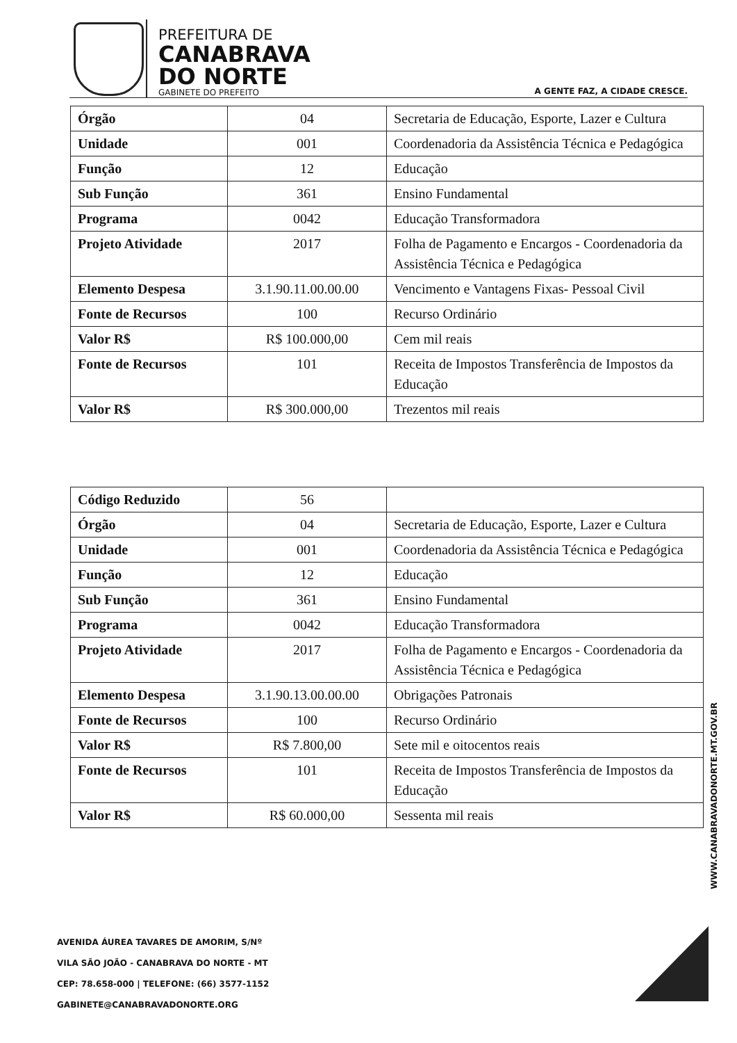PREFEITURA DE
CANABRAVA
DO NORTE
GABINETE DO PREFEITO
A GENTE FAZ, A CIDADE CRESCE.
| Órgão | 04 | Secretaria de Educação, Esporte, Lazer e Cultura |
| Unidade | 001 | Coordenadoria da Assistência Técnica e Pedagógica |
| Função | 12 | Educação |
| Sub Função | 361 | Ensino Fundamental |
| Programa | 0042 | Educação Transformadora |
| Projeto Atividade | 2017 | Folha de Pagamento e Encargos - Coordenadoria da Assistência Técnica e Pedagógica |
| Elemento Despesa | 3.1.90.11.00.00.00 | Vencimento e Vantagens Fixas- Pessoal Civil |
| Fonte de Recursos | 100 | Recurso Ordinário |
| Valor R$ | R$ 100.000,00 | Cem mil reais |
| Fonte de Recursos | 101 | Receita de Impostos Transferência de Impostos da Educação |
| Valor R$ | R$ 300.000,00 | Trezentos mil reais |
| Código Reduzido | 56 | |
| Órgão | 04 | Secretaria de Educação, Esporte, Lazer e Cultura |
| Unidade | 001 | Coordenadoria da Assistência Técnica e Pedagógica |
| Função | 12 | Educação |
| Sub Função | 361 | Ensino Fundamental |
| Programa | 0042 | Educação Transformadora |
| Projeto Atividade | 2017 | Folha de Pagamento e Encargos - Coordenadoria da Assistência Técnica e Pedagógica |
| Elemento Despesa | 3.1.90.13.00.00.00 | Obrigações Patronais |
| Fonte de Recursos | 100 | Recurso Ordinário |
| Valor R$ | R$ 7.800,00 | Sete mil e oitocentos reais |
| Fonte de Recursos | 101 | Receita de Impostos Transferência de Impostos da Educação |
| Valor R$ | R$ 60.000,00 | Sessenta mil reais |
WWW.CANABRAVADONORTE.MT.GOV.BR
AVENIDA ÁUREA TAVARES DE AMORIM, S/Nº
VILA SÃO JOÃO - CANABRAVA DO NORTE - MT
CEP: 78.658-000 | TELEFONE: (66) 3577-1152
GABINETE@CANABRAVADONORTE.ORG